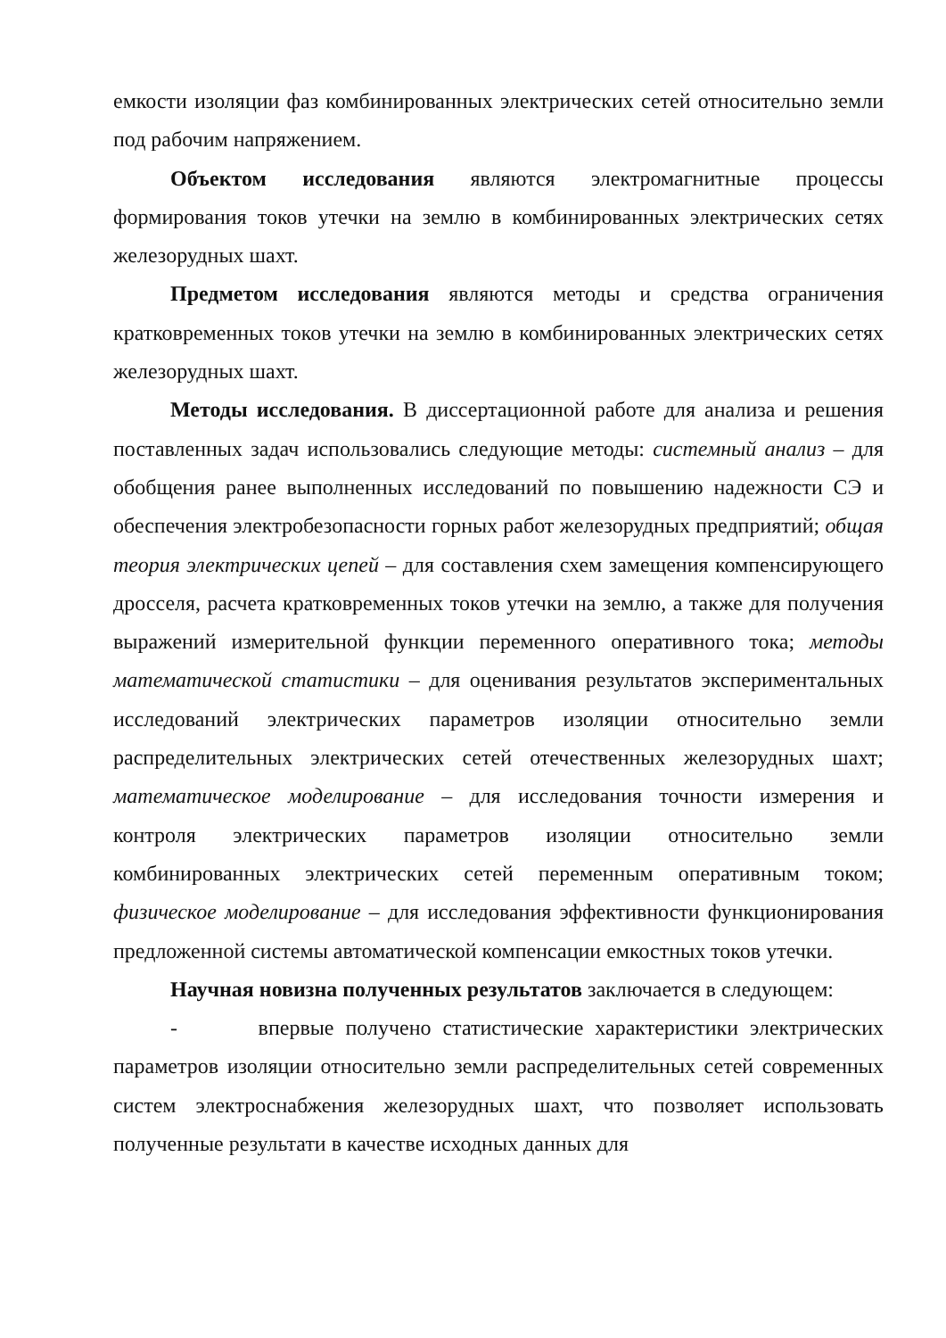емкости изоляции фаз комбинированных электрических сетей относительно земли под рабочим напряжением.
Объектом исследования являются электромагнитные процессы формирования токов утечки на землю в комбинированных электрических сетях железорудных шахт.
Предметом исследования являются методы и средства ограничения кратковременных токов утечки на землю в комбинированных электрических сетях железорудных шахт.
Методы исследования. В диссертационной работе для анализа и решения поставленных задач использовались следующие методы: системный анализ – для обобщения ранее выполненных исследований по повышению надежности СЭ и обеспечения электробезопасности горных работ железорудных предприятий; общая теория электрических цепей – для составления схем замещения компенсирующего дросселя, расчета кратковременных токов утечки на землю, а также для получения выражений измерительной функции переменного оперативного тока; методы математической статистики – для оценивания результатов экспериментальных исследований электрических параметров изоляции относительно земли распределительных электрических сетей отечественных железорудных шахт; математическое моделирование – для исследования точности измерения и контроля электрических параметров изоляции относительно земли комбинированных электрических сетей переменным оперативным током; физическое моделирование – для исследования эффективности функционирования предложенной системы автоматической компенсации емкостных токов утечки.
Научная новизна полученных результатов заключается в следующем:
- впервые получено статистические характеристики электрических параметров изоляции относительно земли распределительных сетей современных систем электроснабжения железорудных шахт, что позволяет использовать полученные результати в качестве исходных данных для